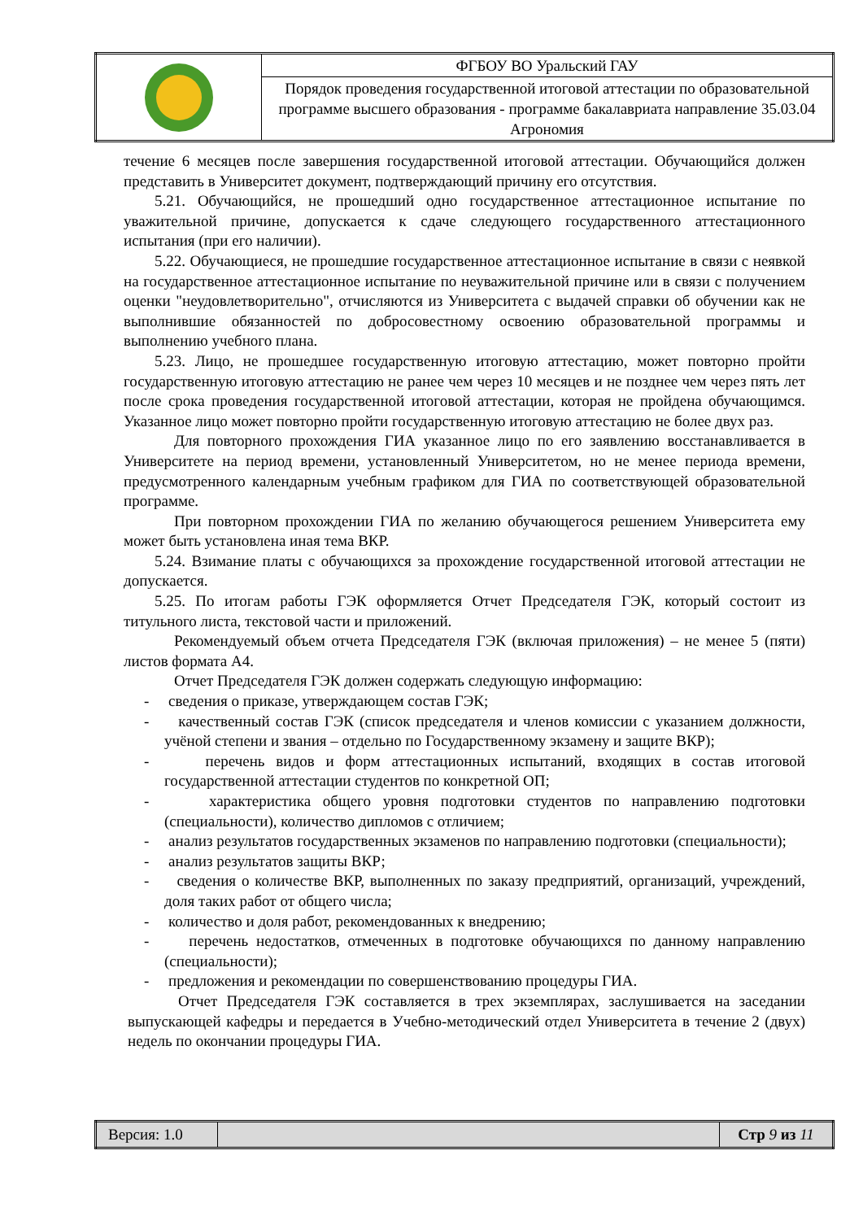| | ФГБОУ ВО Уральский ГАУ |
| | Порядок проведения государственной итоговой аттестации по образовательной программе высшего образования - программе бакалавриата направление 35.03.04 Агрономия |
течение 6 месяцев после завершения государственной итоговой аттестации. Обучающийся должен представить в Университет документ, подтверждающий причину его отсутствия.
5.21. Обучающийся, не прошедший одно государственное аттестационное испытание по уважительной причине, допускается к сдаче следующего государственного аттестационного испытания (при его наличии).
5.22. Обучающиеся, не прошедшие государственное аттестационное испытание в связи с неявкой на государственное аттестационное испытание по неуважительной причине или в связи с получением оценки "неудовлетворительно", отчисляются из Университета с выдачей справки об обучении как не выполнившие обязанностей по добросовестному освоению образовательной программы и выполнению учебного плана.
5.23. Лицо, не прошедшее государственную итоговую аттестацию, может повторно пройти государственную итоговую аттестацию не ранее чем через 10 месяцев и не позднее чем через пять лет после срока проведения государственной итоговой аттестации, которая не пройдена обучающимся. Указанное лицо может повторно пройти государственную итоговую аттестацию не более двух раз.
Для повторного прохождения ГИА указанное лицо по его заявлению восстанавливается в Университете на период времени, установленный Университетом, но не менее периода времени, предусмотренного календарным учебным графиком для ГИА по соответствующей образовательной программе.
При повторном прохождении ГИА по желанию обучающегося решением Университета ему может быть установлена иная тема ВКР.
5.24. Взимание платы с обучающихся за прохождение государственной итоговой аттестации не допускается.
5.25. По итогам работы ГЭК оформляется Отчет Председателя ГЭК, который состоит из титульного листа, текстовой части и приложений.
Рекомендуемый объем отчета Председателя ГЭК (включая приложения) – не менее 5 (пяти) листов формата А4.
Отчет Председателя ГЭК должен содержать следующую информацию:
- сведения о приказе, утверждающем состав ГЭК;
- качественный состав ГЭК (список председателя и членов комиссии с указанием должности, учёной степени и звания – отдельно по Государственному экзамену и защите ВКР);
- перечень видов и форм аттестационных испытаний, входящих в состав итоговой государственной аттестации студентов по конкретной ОП;
- характеристика общего уровня подготовки студентов по направлению подготовки (специальности), количество дипломов с отличием;
- анализ результатов государственных экзаменов по направлению подготовки (специальности);
- анализ результатов защиты ВКР;
- сведения о количестве ВКР, выполненных по заказу предприятий, организаций, учреждений, доля таких работ от общего числа;
- количество и доля работ, рекомендованных к внедрению;
- перечень недостатков, отмеченных в подготовке обучающихся по данному направлению (специальности);
- предложения и рекомендации по совершенствованию процедуры ГИА.
Отчет Председателя ГЭК составляется в трех экземплярах, заслушивается на заседании выпускающей кафедры и передается в Учебно-методический отдел Университета в течение 2 (двух) недель по окончании процедуры ГИА.
| Версия: 1.0 | | Стр 9 из 11 |